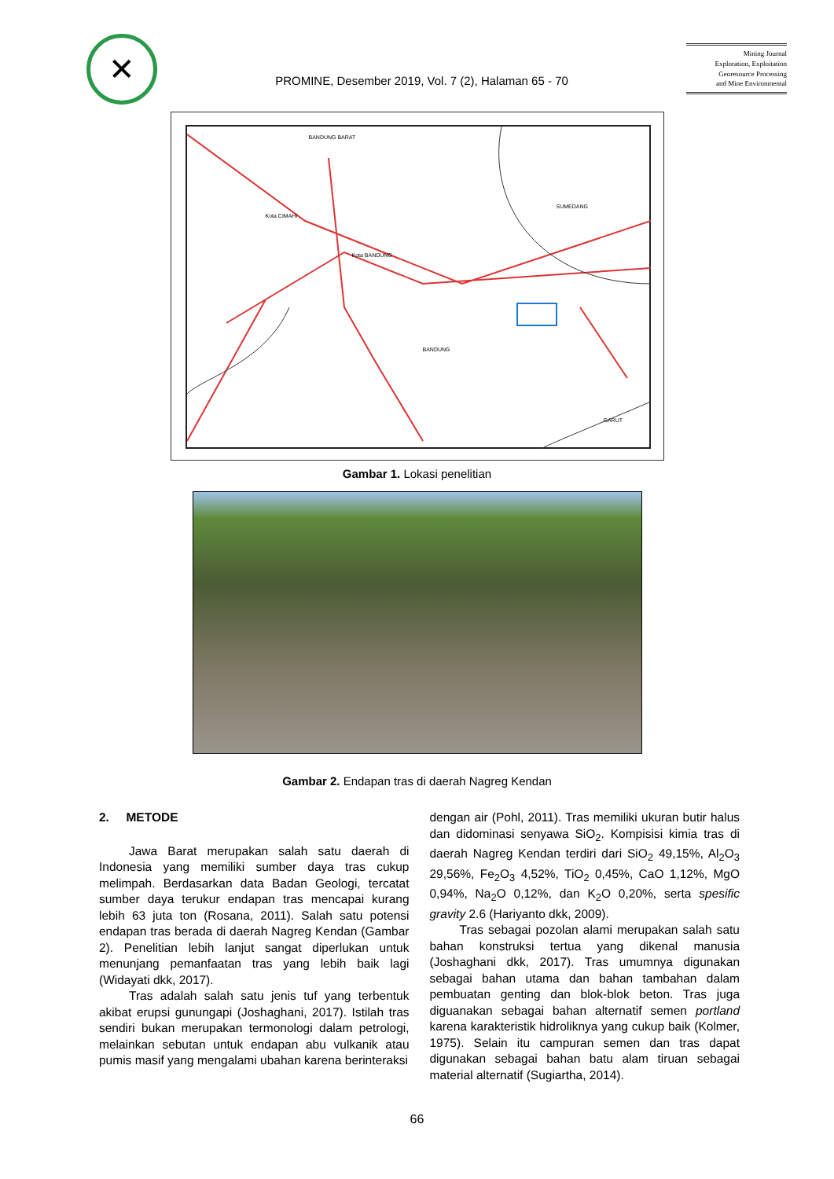✕
PROMINE, Desember 2019, Vol. 7 (2), Halaman 65 - 70
Mining Journal
Exploration, Exploitation
Georesource Processing
and Mine Environmental
BANDUNG BARAT
Kota CIMAHI
SUMEDANG
Kota BANDUNG
BANDUNG
GARUT
Gambar 1. Lokasi penelitian
Gambar 2. Endapan tras di daerah Nagreg Kendan
2. METODE
Jawa Barat merupakan salah satu daerah di Indonesia yang memiliki sumber daya tras cukup melimpah. Berdasarkan data Badan Geologi, tercatat sumber daya terukur endapan tras mencapai kurang lebih 63 juta ton (Rosana, 2011). Salah satu potensi endapan tras berada di daerah Nagreg Kendan (Gambar 2). Penelitian lebih lanjut sangat diperlukan untuk menunjang pemanfaatan tras yang lebih baik lagi (Widayati dkk, 2017).
Tras adalah salah satu jenis tuf yang terbentuk akibat erupsi gunungapi (Joshaghani, 2017). Istilah tras sendiri bukan merupakan termonologi dalam petrologi, melainkan sebutan untuk endapan abu vulkanik atau pumis masif yang mengalami ubahan karena berinteraksi
dengan air (Pohl, 2011). Tras memiliki ukuran butir halus dan didominasi senyawa SiO<sub>2</sub>. Kompisisi kimia tras di daerah Nagreg Kendan terdiri dari SiO<sub>2</sub> 49,15%, Al<sub>2</sub>O<sub>3</sub> 29,56%, Fe<sub>2</sub>O<sub>3</sub> 4,52%, TiO<sub>2</sub> 0,45%, CaO 1,12%, MgO 0,94%, Na<sub>2</sub>O 0,12%, dan K<sub>2</sub>O 0,20%, serta spesific gravity 2.6 (Hariyanto dkk, 2009).
Tras sebagai pozolan alami merupakan salah satu bahan konstruksi tertua yang dikenal manusia (Joshaghani dkk, 2017). Tras umumnya digunakan sebagai bahan utama dan bahan tambahan dalam pembuatan genting dan blok-blok beton. Tras juga diguanakan sebagai bahan alternatif semen portland karena karakteristik hidroliknya yang cukup baik (Kolmer, 1975). Selain itu campuran semen dan tras dapat digunakan sebagai bahan batu alam tiruan sebagai material alternatif (Sugiartha, 2014).
66